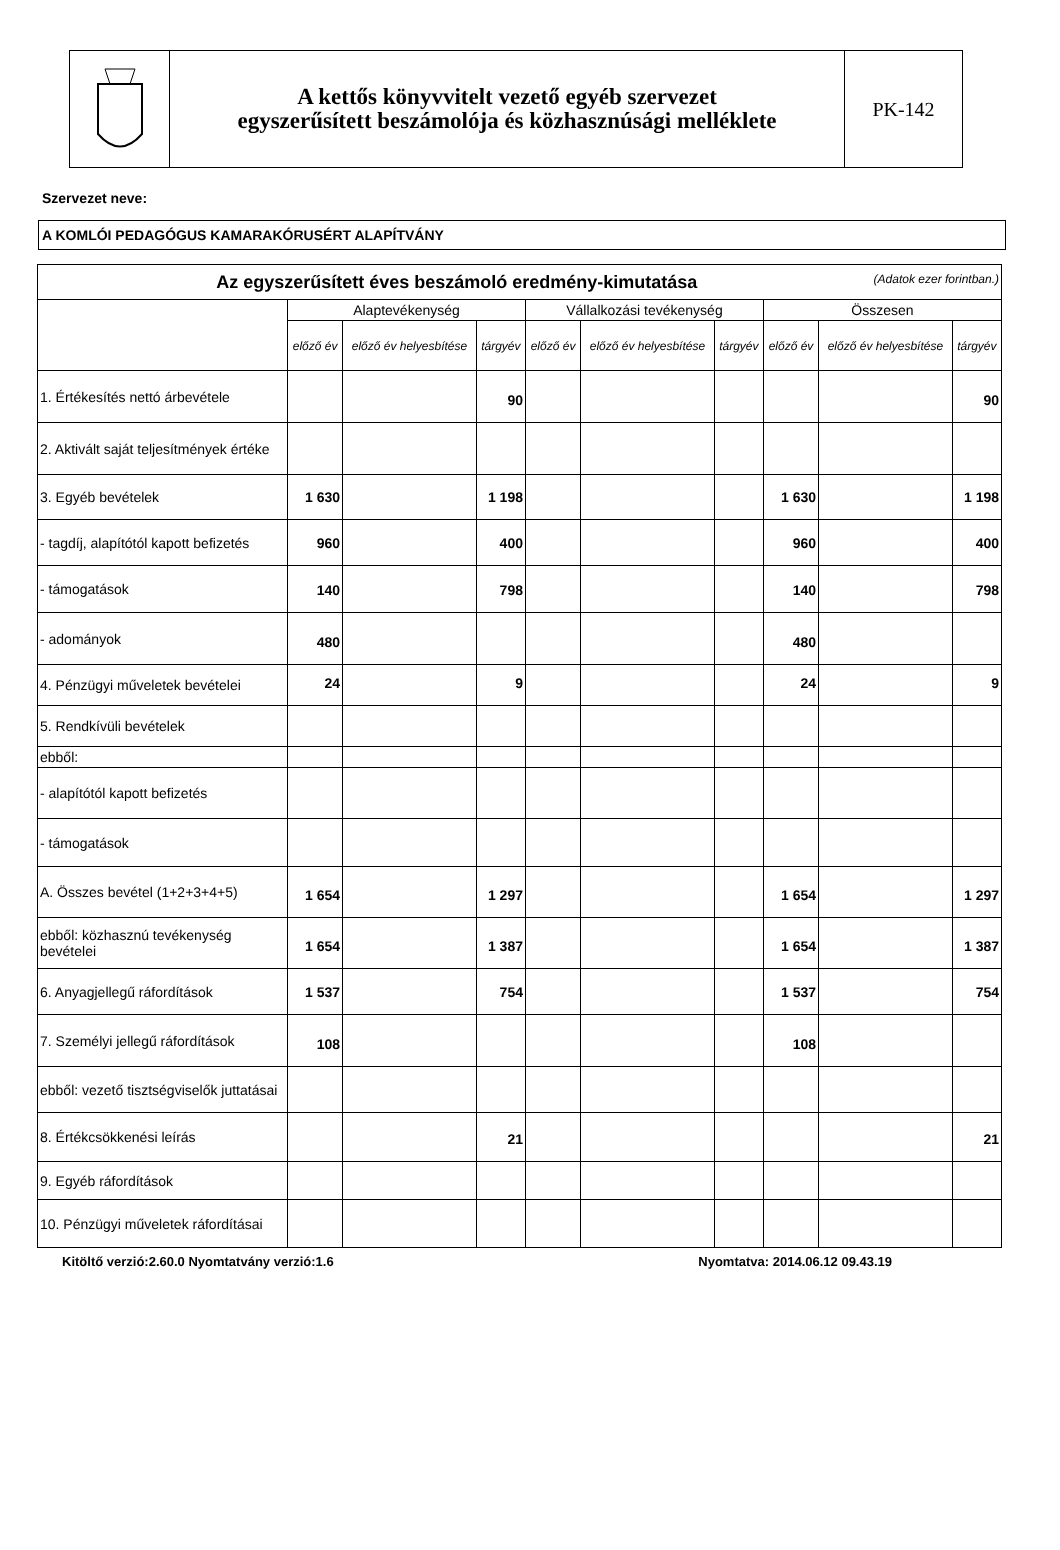A kettős könyvvitelt vezető egyéb szervezet
egyszerűsített beszámolója és közhasznúsági melléklete
PK-142
Szervezet neve:
A KOMLÓI PEDAGÓGUS KAMARAKÓRUSÉRT ALAPÍTVÁNY
| Az egyszerűsített éves beszámoló eredmény-kimutatása (Adatok ezer forintban.) | | | | | | | | | |
| --- | --- | --- | --- | --- | --- | --- | --- | --- | --- |
| | Alaptevékenység | | | Vállalkozási tevékenység | | | Összesen | | |
| | előző év | előző év helyesbítése | tárgyév | előző év | előző év helyesbítése | tárgyév | előző év | előző év helyesbítése | tárgyév |
| 1. Értékesítés nettó árbevétele | | | 90 | | | | | | 90 |
| 2. Aktivált saját teljesítmények értéke | | | | | | | | | |
| 3. Egyéb bevételek | 1 630 | | 1 198 | | | | 1 630 | | 1 198 |
| - tagdíj, alapítótól kapott befizetés | 960 | | 400 | | | | 960 | | 400 |
| - támogatások | 140 | | 798 | | | | 140 | | 798 |
| - adományok | 480 | | | | | | 480 | | |
| 4. Pénzügyi műveletek bevételei | 24 | | 9 | | | | 24 | | 9 |
| 5. Rendkívüli bevételek | | | | | | | | | |
| ebből: | | | | | | | | | |
| - alapítótól kapott befizetés | | | | | | | | | |
| - támogatások | | | | | | | | | |
| A. Összes bevétel (1+2+3+4+5) | 1 654 | | 1 297 | | | | 1 654 | | 1 297 |
| ebből: közhasznú tevékenység bevételei | 1 654 | | 1 387 | | | | 1 654 | | 1 387 |
| 6. Anyagjellegű ráfordítások | 1 537 | | 754 | | | | 1 537 | | 754 |
| 7. Személyi jellegű ráfordítások | 108 | | | | | | 108 | | |
| ebből: vezető tisztségviselők juttatásai | | | | | | | | | |
| 8. Értékcsökkenési leírás | | | 21 | | | | | | 21 |
| 9. Egyéb ráfordítások | | | | | | | | | |
| 10. Pénzügyi műveletek ráfordításai | | | | | | | | | |
Kitöltő verzió:2.60.0 Nyomtatvány verzió:1.6 Nyomtatva: 2014.06.12 09.43.19